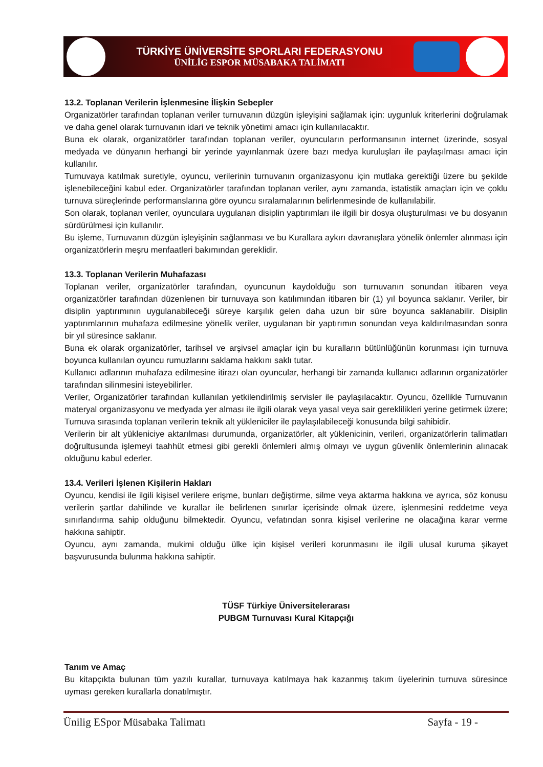TÜRKİYE ÜNİVERSİTE SPORLARI FEDERASYONU
ÜNİLİG ESPOR MÜSABAKA TALİMATI
13.2. Toplanan Verilerin İşlenmesine İlişkin Sebepler
Organizatörler tarafından toplanan veriler turnuvanın düzgün işleyişini sağlamak için: uygunluk kriterlerini doğrulamak ve daha genel olarak turnuvanın idari ve teknik yönetimi amacı için kullanılacaktır.
Buna ek olarak, organizatörler tarafından toplanan veriler, oyuncuların performansının internet üzerinde, sosyal medyada ve dünyanın herhangi bir yerinde yayınlanmak üzere bazı medya kuruluşları ile paylaşılması amacı için kullanılır.
Turnuvaya katılmak suretiyle, oyuncu, verilerinin turnuvanın organizasyonu için mutlaka gerektiği üzere bu şekilde işlenebileceğini kabul eder. Organizatörler tarafından toplanan veriler, aynı zamanda, istatistik amaçları için ve çoklu turnuva süreçlerinde performanslarına göre oyuncu sıralamalarının belirlenmesinde de kullanılabilir.
Son olarak, toplanan veriler, oyunculara uygulanan disiplin yaptırımları ile ilgili bir dosya oluşturulması ve bu dosyanın sürdürülmesi için kullanılır.
Bu işleme, Turnuvanın düzgün işleyişinin sağlanması ve bu Kurallara aykırı davranışlara yönelik önlemler alınması için organizatörlerin meşru menfaatleri bakımından gereklidir.
13.3. Toplanan Verilerin Muhafazası
Toplanan veriler, organizatörler tarafından, oyuncunun kaydolduğu son turnuvanın sonundan itibaren veya organizatörler tarafından düzenlenen bir turnuvaya son katılımından itibaren bir (1) yıl boyunca saklanır. Veriler, bir disiplin yaptırımının uygulanabileceği süreye karşılık gelen daha uzun bir süre boyunca saklanabilir. Disiplin yaptırımlarının muhafaza edilmesine yönelik veriler, uygulanan bir yaptırımın sonundan veya kaldırılmasından sonra bir yıl süresince saklanır.
Buna ek olarak organizatörler, tarihsel ve arşivsel amaçlar için bu kuralların bütünlüğünün korunması için turnuva boyunca kullanılan oyuncu rumuzlarını saklama hakkını saklı tutar.
Kullanıcı adlarının muhafaza edilmesine itirazı olan oyuncular, herhangi bir zamanda kullanıcı adlarının organizatörler tarafından silinmesini isteyebilirler.
Veriler, Organizatörler tarafından kullanılan yetkilendirilmiş servisler ile paylaşılacaktır. Oyuncu, özellikle Turnuvanın materyal organizasyonu ve medyada yer alması ile ilgili olarak veya yasal veya sair gereklilikleri yerine getirmek üzere; Turnuva sırasında toplanan verilerin teknik alt yükleniciler ile paylaşılabileceği konusunda bilgi sahibidir.
Verilerin bir alt yükleniciye aktarılması durumunda, organizatörler, alt yüklenicinin, verileri, organizatörlerin talimatları doğrultusunda işlemeyi taahhüt etmesi gibi gerekli önlemleri almış olmayı ve uygun güvenlik önlemlerinin alınacak olduğunu kabul ederler.
13.4. Verileri İşlenen Kişilerin Hakları
Oyuncu, kendisi ile ilgili kişisel verilere erişme, bunları değiştirme, silme veya aktarma hakkına ve ayrıca, söz konusu verilerin şartlar dahilinde ve kurallar ile belirlenen sınırlar içerisinde olmak üzere, işlenmesini reddetme veya sınırlandırma sahip olduğunu bilmektedir. Oyuncu, vefatından sonra kişisel verilerine ne olacağına karar verme hakkına sahiptir.
Oyuncu, aynı zamanda, mukimi olduğu ülke için kişisel verileri korunmasını ile ilgili ulusal kuruma şikayet başvurusunda bulunma hakkına sahiptir.
TÜSF Türkiye Üniversitelerarası
PUBGM Turnuvası Kural Kitapçığı
Tanım ve Amaç
Bu kitapçıkta bulunan tüm yazılı kurallar, turnuvaya katılmaya hak kazanmış takım üyelerinin turnuva süresince uyması gereken kurallarla donatılmıştır.
Ünilig ESpor Müsabaka Talimatı Sayfa - 19 -